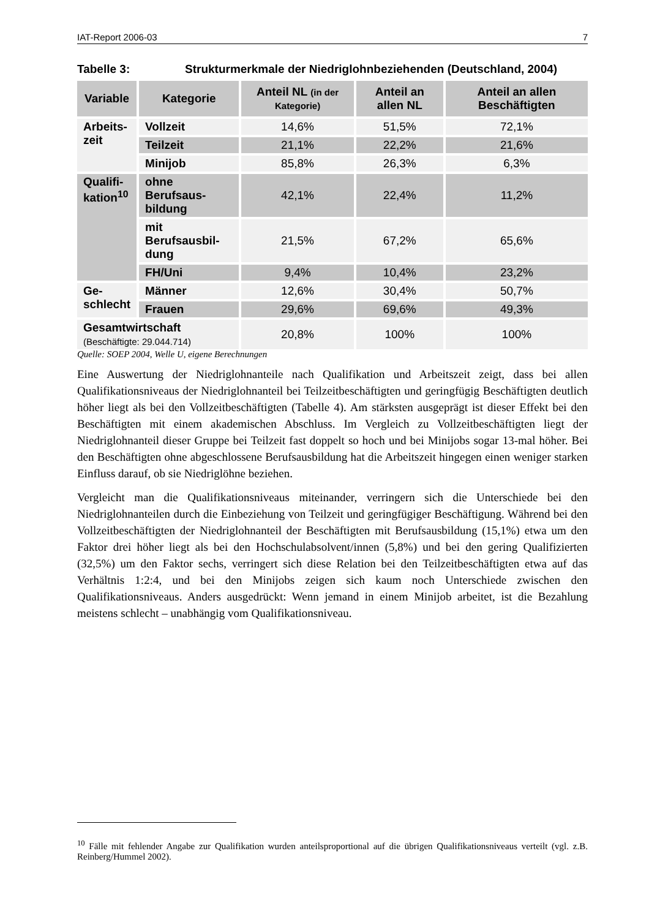IAT-Report 2006-03 7
Tabelle 3: Strukturmerkmale der Niedriglohnbeziehenden (Deutschland, 2004)
| Variable | Kategorie | Anteil NL (in der Kategorie) | Anteil an allen NL | Anteil an allen Beschäftigten |
| --- | --- | --- | --- | --- |
| Arbeits- zeit | Vollzeit | 14,6% | 51,5% | 72,1% |
| | Teilzeit | 21,1% | 22,2% | 21,6% |
| | Minijob | 85,8% | 26,3% | 6,3% |
| Qualifi- kation<sup>10</sup> | ohne Berufsaus- bildung | 42,1% | 22,4% | 11,2% |
| | mit Berufsausbil- dung | 21,5% | 67,2% | 65,6% |
| | FH/Uni | 9,4% | 10,4% | 23,2% |
| Ge- schlecht | Männer | 12,6% | 30,4% | 50,7% |
| | Frauen | 29,6% | 69,6% | 49,3% |
| Gesamtwirtschaft (Beschäftigte: 29.044.714) | | 20,8% | 100% | 100% |
Quelle: SOEP 2004, Welle U, eigene Berechnungen
Eine Auswertung der Niedriglohnanteile nach Qualifikation und Arbeitszeit zeigt, dass bei allen Qualifikationsniveaus der Niedriglohnanteil bei Teilzeitbeschäftigten und geringfügig Beschäftigten deutlich höher liegt als bei den Vollzeitbeschäftigten (Tabelle 4). Am stärksten ausgeprägt ist dieser Effekt bei den Beschäftigten mit einem akademischen Abschluss. Im Vergleich zu Vollzeitbeschäftigten liegt der Niedriglohnanteil dieser Gruppe bei Teilzeit fast doppelt so hoch und bei Minijobs sogar 13-mal höher. Bei den Beschäftigten ohne abgeschlossene Berufsausbildung hat die Arbeitszeit hingegen einen weniger starken Einfluss darauf, ob sie Niedriglöhne beziehen.
Vergleicht man die Qualifikationsniveaus miteinander, verringern sich die Unterschiede bei den Niedriglohnanteilen durch die Einbeziehung von Teilzeit und geringfügiger Beschäftigung. Während bei den Vollzeitbeschäftigten der Niedriglohnanteil der Beschäftigten mit Berufsausbildung (15,1%) etwa um den Faktor drei höher liegt als bei den Hochschulabsolvent/innen (5,8%) und bei den gering Qualifizierten (32,5%) um den Faktor sechs, verringert sich diese Relation bei den Teilzeitbeschäftigten etwa auf das Verhältnis 1:2:4, und bei den Minijobs zeigen sich kaum noch Unterschiede zwischen den Qualifikationsniveaus. Anders ausgedrückt: Wenn jemand in einem Minijob arbeitet, ist die Bezahlung meistens schlecht – unabhängig vom Qualifikationsniveau.
<sup>10</sup> Fälle mit fehlender Angabe zur Qualifikation wurden anteilsproportional auf die übrigen Qualifikationsniveaus verteilt (vgl. z.B. Reinberg/Hummel 2002).